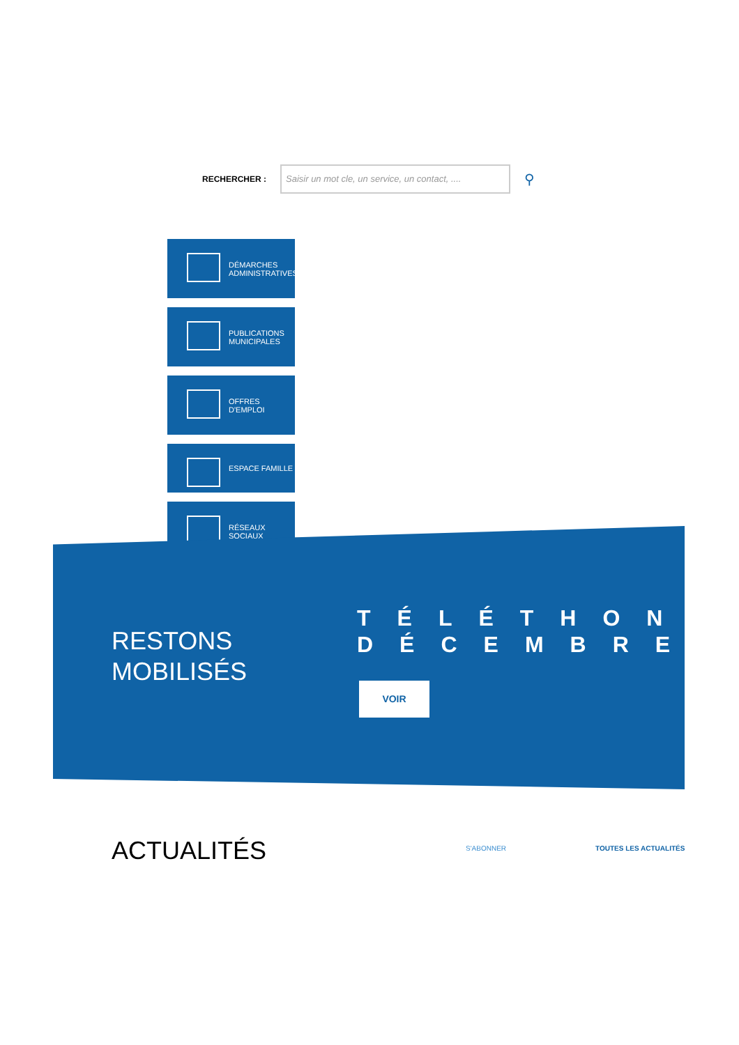RECHERCHER :
Saisir un mot cle, un service, un contact, ....
⚲
DÉMARCHES
ADMINISTRATIVES
PUBLICATIONS
MUNICIPALES
OFFRES
D'EMPLOI
ESPACE FAMILLE
RÉSEAUX
SOCIAUX
RESTONS
MOBILISÉS
TÉLÉTHON
DÉCEMBRE
VOIR
ACTUALITÉS
S'ABONNER TOUTES LES ACTUALITÉS